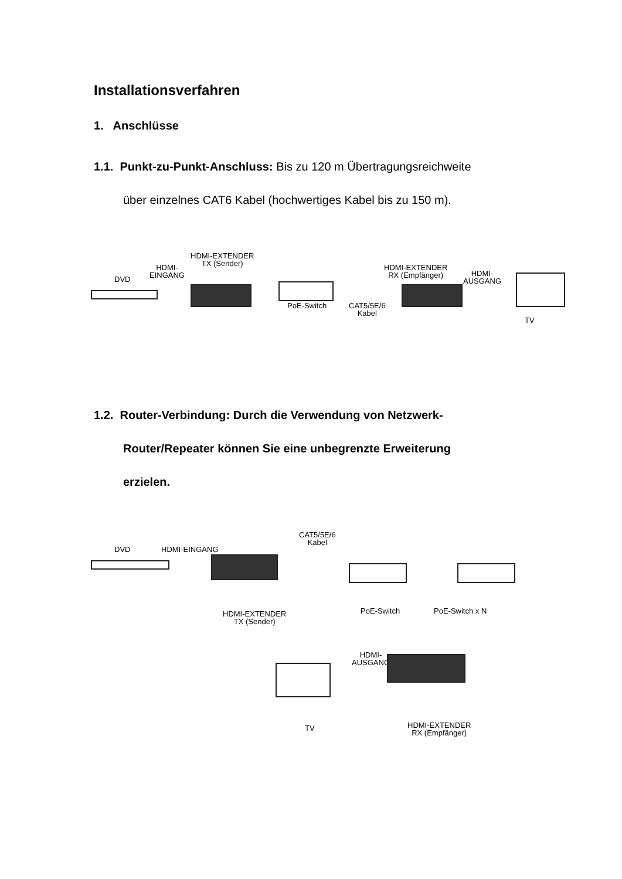Installationsverfahren
1. Anschlüsse
1.1. Punkt-zu-Punkt-Anschluss: Bis zu 120 m Übertragungsreichweite
über einzelnes CAT6 Kabel (hochwertiges Kabel bis zu 150 m).
DVD
HDMI-
EINGANG
HDMI-EXTENDER
TX (Sender)
PoE-Switch
CAT5/5E/6
Kabel
HDMI-EXTENDER
RX (Empfänger)
HDMI-
AUSGANG
TV
1.2. Router-Verbindung: Durch die Verwendung von Netzwerk-
Router/Repeater können Sie eine unbegrenzte Erweiterung
erzielen.
DVD HDMI-EINGANG
CAT5/5E/6
Kabel
HDMI-EXTENDER
TX (Sender)
PoE-Switch PoE-Switch x N
HDMI-
AUSGANG
TV
HDMI-EXTENDER
RX (Empfänger)